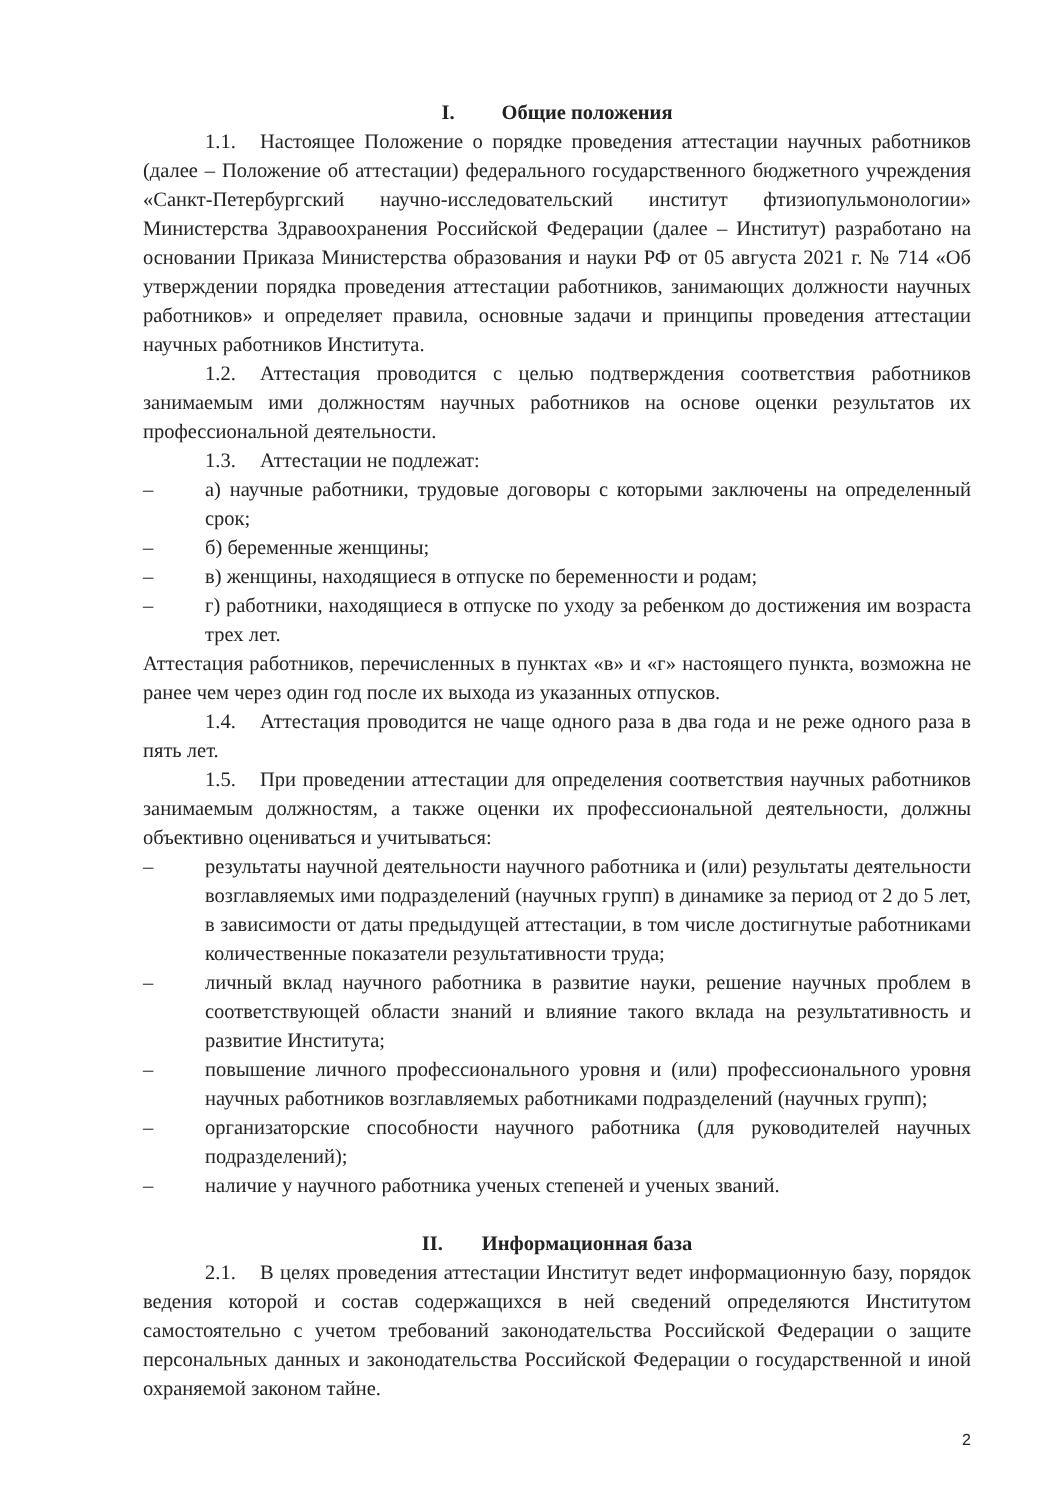I. Общие положения
1.1. Настоящее Положение о порядке проведения аттестации научных работников (далее – Положение об аттестации) федерального государственного бюджетного учреждения «Санкт-Петербургский научно-исследовательский институт фтизиопульмонологии» Министерства Здравоохранения Российской Федерации (далее – Институт) разработано на основании Приказа Министерства образования и науки РФ от 05 августа 2021 г. № 714 «Об утверждении порядка проведения аттестации работников, занимающих должности научных работников» и определяет правила, основные задачи и принципы проведения аттестации научных работников Института.
1.2. Аттестация проводится с целью подтверждения соответствия работников занимаемым ими должностям научных работников на основе оценки результатов их профессиональной деятельности.
1.3. Аттестации не подлежат:
– а) научные работники, трудовые договоры с которыми заключены на определенный срок;
– б) беременные женщины;
– в) женщины, находящиеся в отпуске по беременности и родам;
– г) работники, находящиеся в отпуске по уходу за ребенком до достижения им возраста трех лет.
Аттестация работников, перечисленных в пунктах «в» и «г» настоящего пункта, возможна не ранее чем через один год после их выхода из указанных отпусков.
1.4. Аттестация проводится не чаще одного раза в два года и не реже одного раза в пять лет.
1.5. При проведении аттестации для определения соответствия научных работников занимаемым должностям, а также оценки их профессиональной деятельности, должны объективно оцениваться и учитываться:
– результаты научной деятельности научного работника и (или) результаты деятельности возглавляемых ими подразделений (научных групп) в динамике за период от 2 до 5 лет, в зависимости от даты предыдущей аттестации, в том числе достигнутые работниками количественные показатели результативности труда;
– личный вклад научного работника в развитие науки, решение научных проблем в соответствующей области знаний и влияние такого вклада на результативность и развитие Института;
– повышение личного профессионального уровня и (или) профессионального уровня научных работников возглавляемых работниками подразделений (научных групп);
– организаторские способности научного работника (для руководителей научных подразделений);
– наличие у научного работника ученых степеней и ученых званий.
II. Информационная база
2.1. В целях проведения аттестации Институт ведет информационную базу, порядок ведения которой и состав содержащихся в ней сведений определяются Институтом самостоятельно с учетом требований законодательства Российской Федерации о защите персональных данных и законодательства Российской Федерации о государственной и иной охраняемой законом тайне.
2